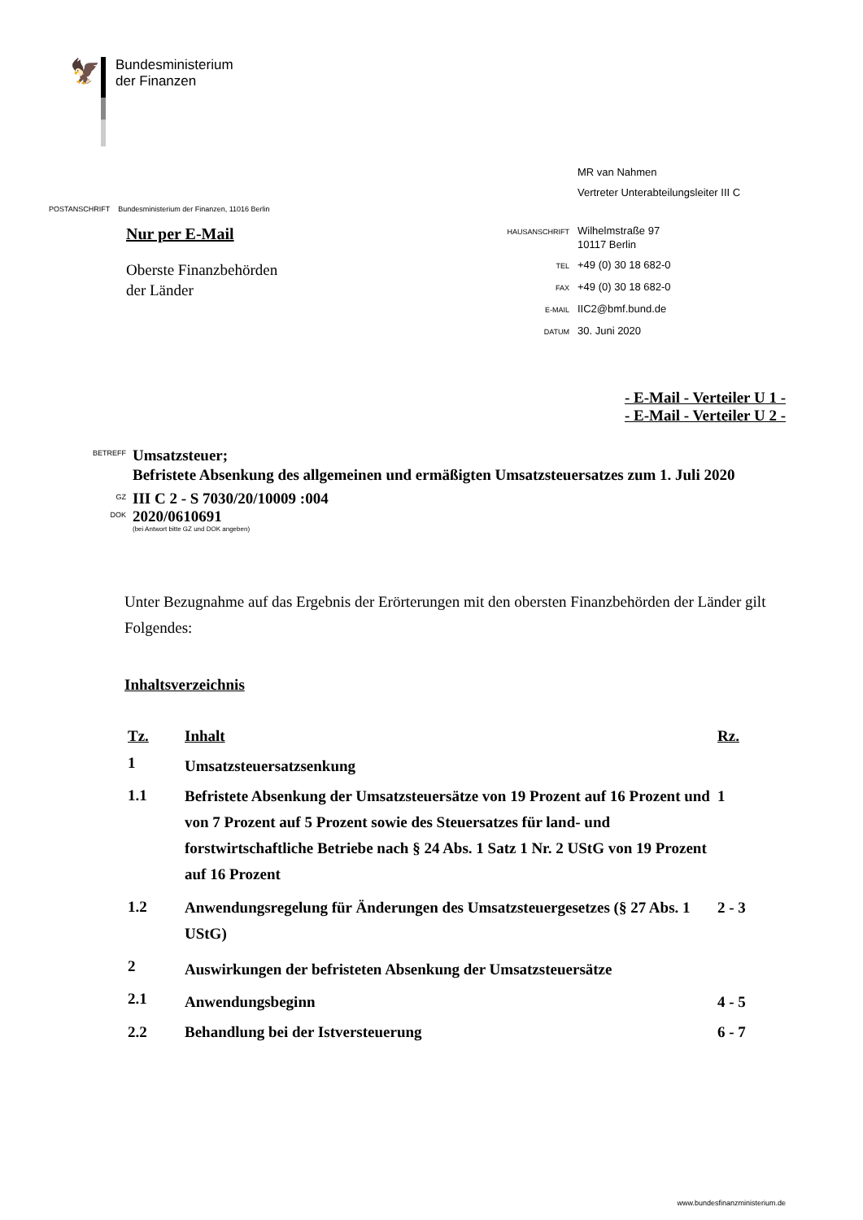🦅
Bundesministerium
der Finanzen
MR van Nahmen
Vertreter Unterabteilungsleiter III C
HAUSANSCHRIFT
Wilhelmstraße 97
10117 Berlin
TEL
+49 (0) 30 18 682-0
FAX
+49 (0) 30 18 682-0
E-MAIL
IIC2@bmf.bund.de
DATUM
30. Juni 2020
POSTANSCHRIFT Bundesministerium der Finanzen, 11016 Berlin
Nur per E-Mail
Oberste Finanzbehörden
der Länder
- E-Mail - Verteiler U 1 -
- E-Mail - Verteiler U 2 -
BETREFF
Umsatzsteuer;
Befristete Absenkung des allgemeinen und ermäßigten Umsatzsteuersatzes zum 1. Juli 2020
GZ
III C 2 - S 7030/20/10009 :004
DOK
2020/0610691
(bei Antwort bitte GZ und DOK angeben)
Unter Bezugnahme auf das Ergebnis der Erörterungen mit den obersten Finanzbehörden der Länder gilt Folgendes:
Inhaltsverzeichnis
| Tz. | Inhalt | Rz. |
| --- | --- | --- |
| 1 | Umsatzsteuersatzsenkung | |
| 1.1 | Befristete Absenkung der Umsatzsteuersätze von 19 Prozent auf 16 Prozent und von 7 Prozent auf 5 Prozent sowie des Steuersatzes für land- und forstwirtschaftliche Betriebe nach § 24 Abs. 1 Satz 1 Nr. 2 UStG von 19 Prozent auf 16 Prozent | 1 |
| 1.2 | Anwendungsregelung für Änderungen des Umsatzsteuergesetzes (§ 27 Abs. 1 UStG) | 2 - 3 |
| 2 | Auswirkungen der befristeten Absenkung der Umsatzsteuersätze | |
| 2.1 | Anwendungsbeginn | 4 - 5 |
| 2.2 | Behandlung bei der Istversteuerung | 6 - 7 |
www.bundesfinanzministerium.de